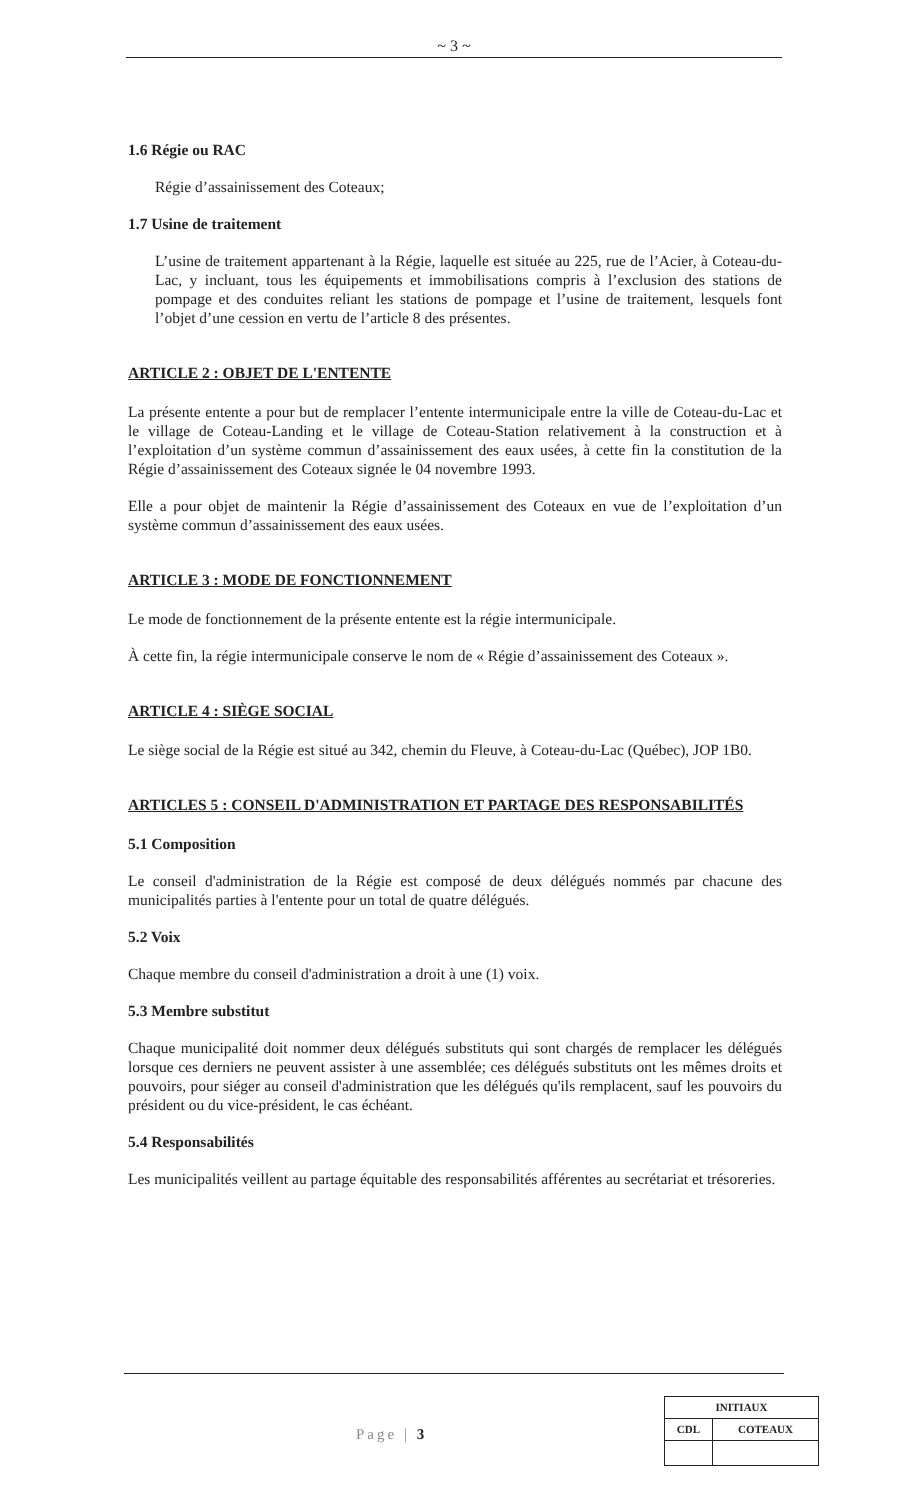~ 3 ~
1.6 Régie ou RAC
Régie d’assainissement des Coteaux;
1.7 Usine de traitement
L’usine de traitement appartenant à la Régie, laquelle est située au 225, rue de l’Acier, à Coteau-du-Lac, y incluant, tous les équipements et immobilisations compris à l’exclusion des stations de pompage et des conduites reliant les stations de pompage et l’usine de traitement, lesquels font l’objet d’une cession en vertu de l’article 8 des présentes.
ARTICLE 2 : OBJET DE L'ENTENTE
La présente entente a pour but de remplacer l’entente intermunicipale entre la ville de Coteau-du-Lac et le village de Coteau-Landing et le village de Coteau-Station relativement à la construction et à l’exploitation d’un système commun d’assainissement des eaux usées, à cette fin la constitution de la Régie d’assainissement des Coteaux signée le 04 novembre 1993.
Elle a pour objet de maintenir la Régie d’assainissement des Coteaux en vue de l’exploitation d’un système commun d’assainissement des eaux usées.
ARTICLE 3 : MODE DE FONCTIONNEMENT
Le mode de fonctionnement de la présente entente est la régie intermunicipale.
À cette fin, la régie intermunicipale conserve le nom de « Régie d’assainissement des Coteaux ».
ARTICLE 4 : SIÈGE SOCIAL
Le siège social de la Régie est situé au 342, chemin du Fleuve, à Coteau-du-Lac (Québec), JOP 1B0.
ARTICLES 5 : CONSEIL D'ADMINISTRATION ET PARTAGE DES RESPONSABILITÉS
5.1 Composition
Le conseil d'administration de la Régie est composé de deux délégués nommés par chacune des municipalités parties à l'entente pour un total de quatre délégués.
5.2 Voix
Chaque membre du conseil d'administration a droit à une (1) voix.
5.3 Membre substitut
Chaque municipalité doit nommer deux délégués substituts qui sont chargés de remplacer les délégués lorsque ces derniers ne peuvent assister à une assemblée; ces délégués substituts ont les mêmes droits et pouvoirs, pour siéger au conseil d'administration que les délégués qu'ils remplacent, sauf les pouvoirs du président ou du vice-président, le cas échéant.
5.4 Responsabilités
Les municipalités veillent au partage équitable des responsabilités afférentes au secrétariat et trésoreries.
Page | 3
| INITIAUX | |
| CDL | COTEAUX |